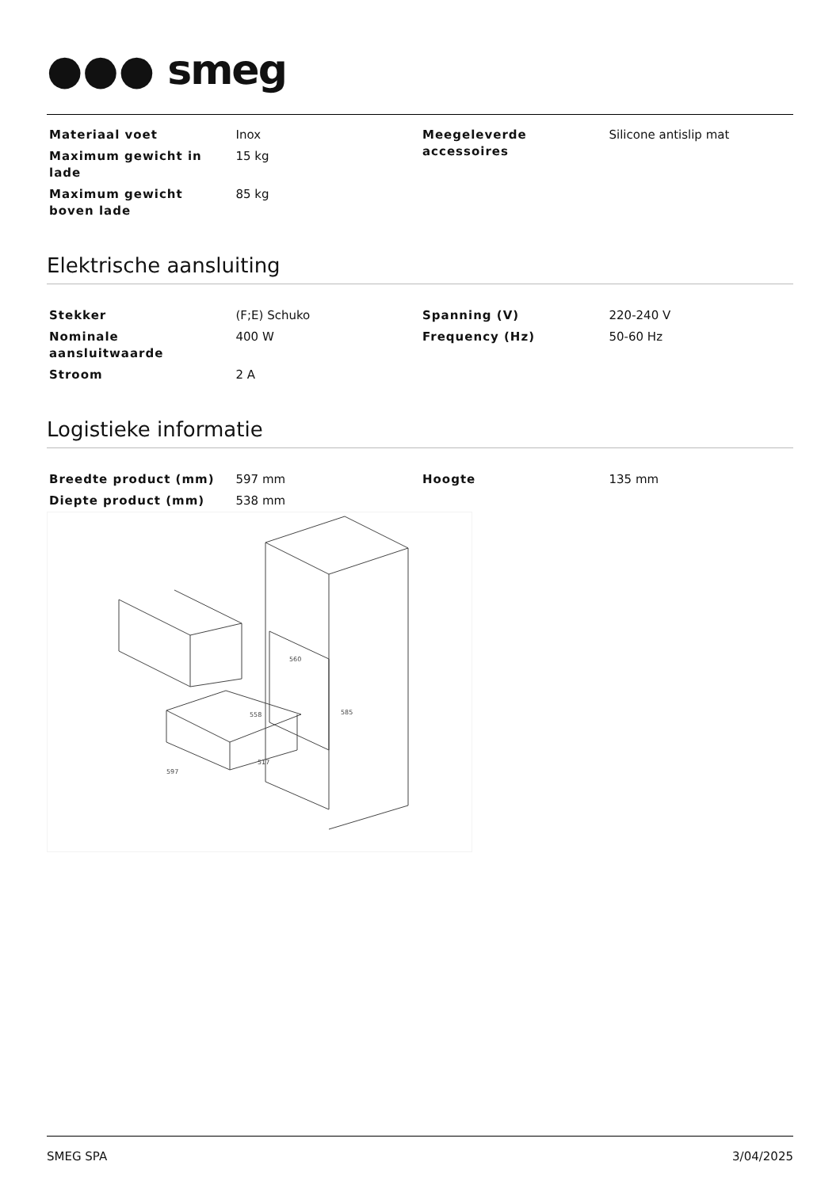●●● smeg
| Materiaal voet | Inox | Meegeleverde accessoires | Silicone antislip mat |
| Maximum gewicht in lade | 15 kg | | |
| Maximum gewicht boven lade | 85 kg | | |
Elektrische aansluiting
| Stekker | (F;E) Schuko | Spanning (V) | 220-240 V |
| Nominale aansluitwaarde | 400 W | Frequency (Hz) | 50-60 Hz |
| Stroom | 2 A | | |
Logistieke informatie
| Breedte product (mm) | 597 mm | Hoogte | 135 mm |
| Diepte product (mm) | 538 mm | | |
560
585
558
597
517
SMEG SPA 3/04/2025